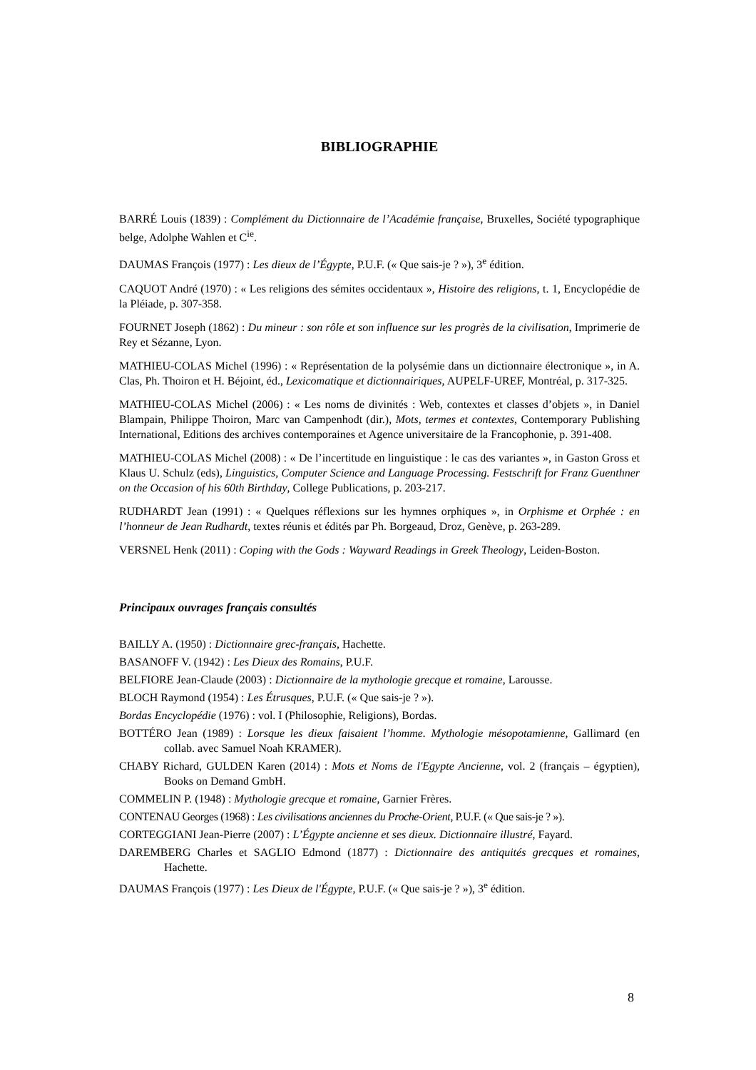BIBLIOGRAPHIE
BARRÉ Louis (1839) : Complément du Dictionnaire de l’Académie française, Bruxelles, Société typographique belge, Adolphe Wahlen et C<sup>ie</sup>.
DAUMAS François (1977) : Les dieux de l’Égypte, P.U.F. (« Que sais-je ? »), 3<sup>e</sup> édition.
CAQUOT André (1970) : « Les religions des sémites occidentaux », Histoire des religions, t. 1, Encyclopédie de la Pléiade, p. 307-358.
FOURNET Joseph (1862) : Du mineur : son rôle et son influence sur les progrès de la civilisation, Imprimerie de Rey et Sézanne, Lyon.
MATHIEU-COLAS Michel (1996) : « Représentation de la polysémie dans un dictionnaire électronique », in A. Clas, Ph. Thoiron et H. Béjoint, éd., Lexicomatique et dictionnairiques, AUPELF-UREF, Montréal, p. 317-325.
MATHIEU-COLAS Michel (2006) : « Les noms de divinités : Web, contextes et classes d’objets », in Daniel Blampain, Philippe Thoiron, Marc van Campenhodt (dir.), Mots, termes et contextes, Contemporary Publishing International, Editions des archives contemporaines et Agence universitaire de la Francophonie, p. 391-408.
MATHIEU-COLAS Michel (2008) : « De l’incertitude en linguistique : le cas des variantes », in Gaston Gross et Klaus U. Schulz (eds), Linguistics, Computer Science and Language Processing. Festschrift for Franz Guenthner on the Occasion of his 60th Birthday, College Publications, p. 203-217.
RUDHARDT Jean (1991) : « Quelques réflexions sur les hymnes orphiques », in Orphisme et Orphée : en l’honneur de Jean Rudhardt, textes réunis et édités par Ph. Borgeaud, Droz, Genève, p. 263-289.
VERSNEL Henk (2011) : Coping with the Gods : Wayward Readings in Greek Theology, Leiden-Boston.
Principaux ouvrages français consultés
BAILLY A. (1950) : Dictionnaire grec-français, Hachette.
BASANOFF V. (1942) : Les Dieux des Romains, P.U.F.
BELFIORE Jean-Claude (2003) : Dictionnaire de la mythologie grecque et romaine, Larousse.
BLOCH Raymond (1954) : Les Étrusques, P.U.F. (« Que sais-je ? »).
Bordas Encyclopédie (1976) : vol. I (Philosophie, Religions), Bordas.
BOTTÉRO Jean (1989) : Lorsque les dieux faisaient l’homme. Mythologie mésopotamienne, Gallimard (en collab. avec Samuel Noah KRAMER).
CHABY Richard, GULDEN Karen (2014) : Mots et Noms de l'Egypte Ancienne, vol. 2 (français – égyptien), Books on Demand GmbH.
COMMELIN P. (1948) : Mythologie grecque et romaine, Garnier Frères.
CONTENAU Georges (1968) : Les civilisations anciennes du Proche-Orient, P.U.F. (« Que sais-je ? »).
CORTEGGIANI Jean-Pierre (2007) : L’Égypte ancienne et ses dieux. Dictionnaire illustré, Fayard.
DAREMBERG Charles et SAGLIO Edmond (1877) : Dictionnaire des antiquités grecques et romaines, Hachette.
DAUMAS François (1977) : Les Dieux de l'Égypte, P.U.F. (« Que sais-je ? »), 3<sup>e</sup> édition.
8